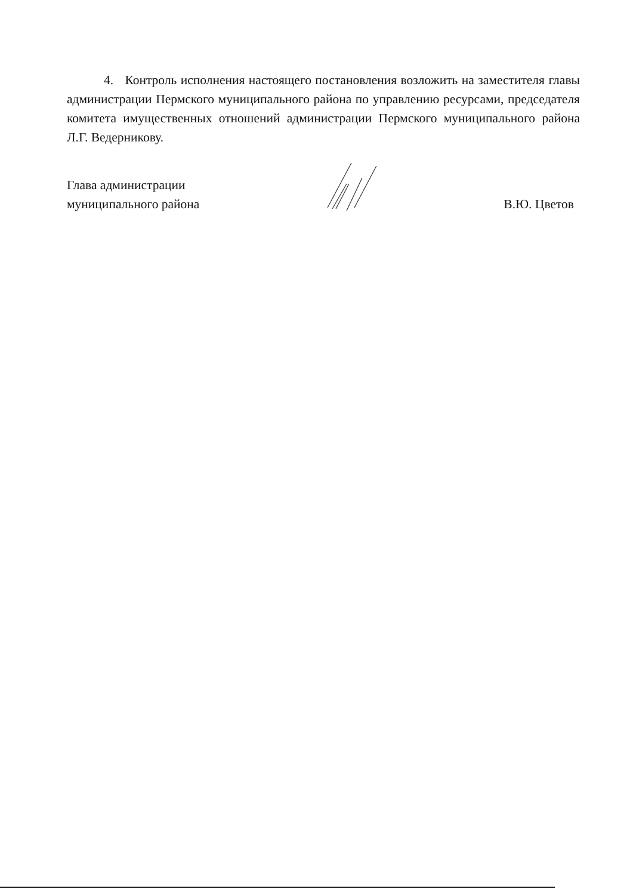4. Контроль исполнения настоящего постановления возложить на заместителя главы администрации Пермского муниципального района по управлению ресурсами, председателя комитета имущественных отношений администрации Пермского муниципального района Л.Г. Ведерникову.
Глава администрации
муниципального района
В.Ю. Цветов